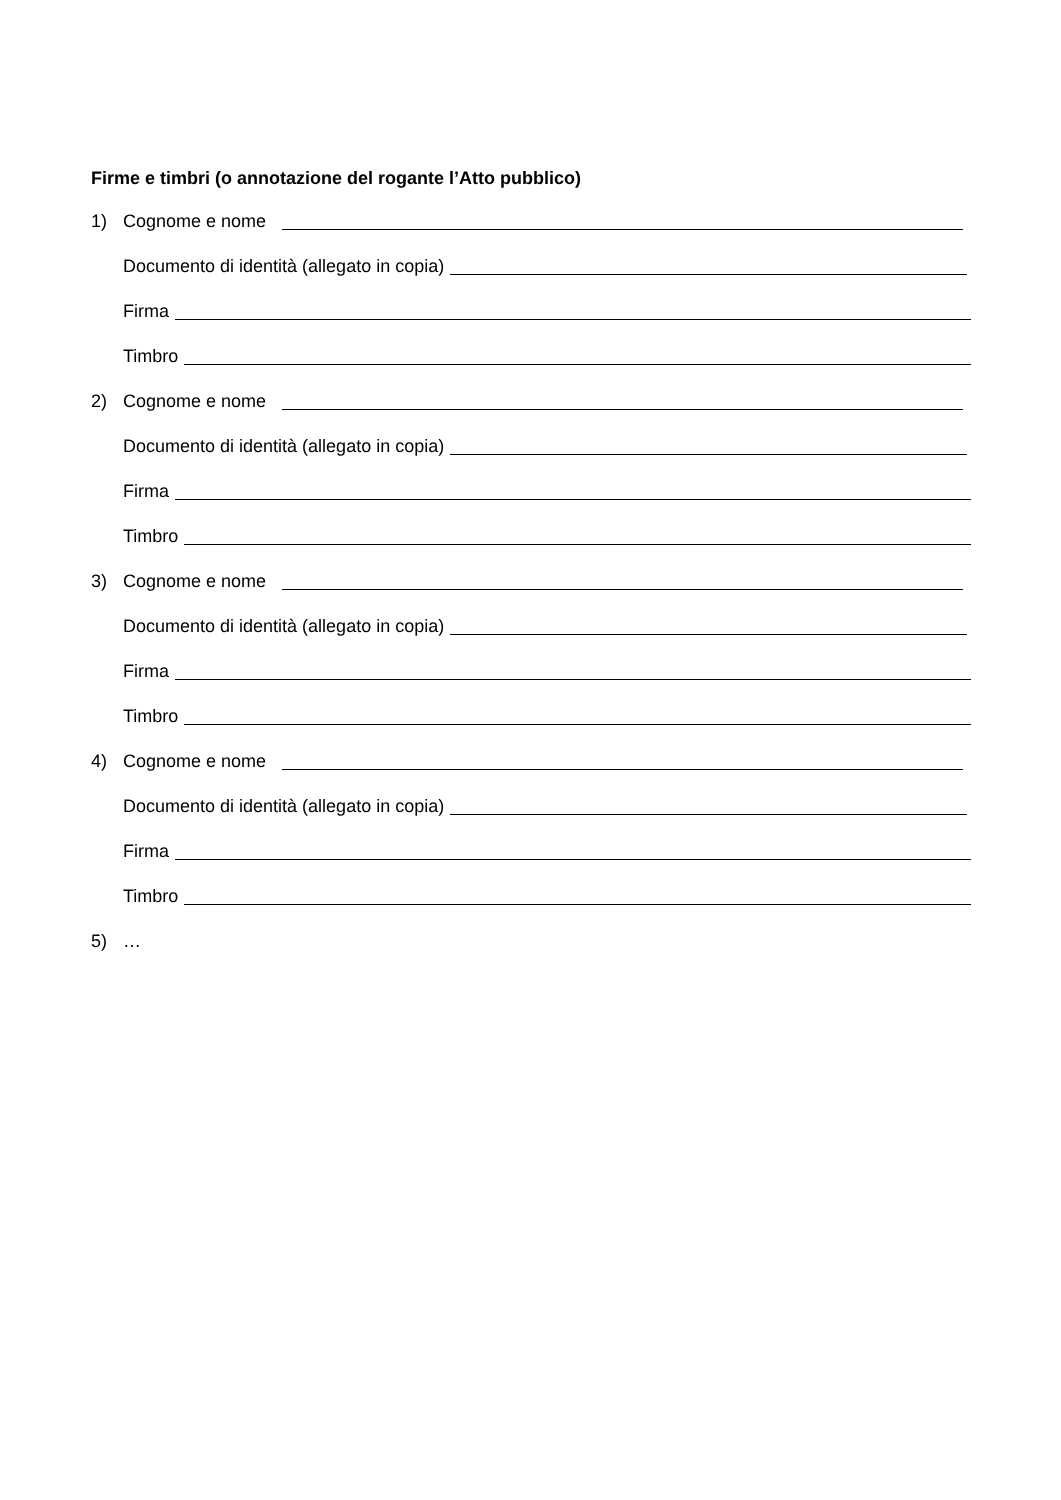Firme e timbri (o annotazione del rogante l’Atto pubblico)
1) Cognome e nome
Documento di identità (allegato in copia)
Firma
Timbro
2) Cognome e nome
Documento di identità (allegato in copia)
Firma
Timbro
3) Cognome e nome
Documento di identità (allegato in copia)
Firma
Timbro
4) Cognome e nome
Documento di identità (allegato in copia)
Firma
Timbro
5) …